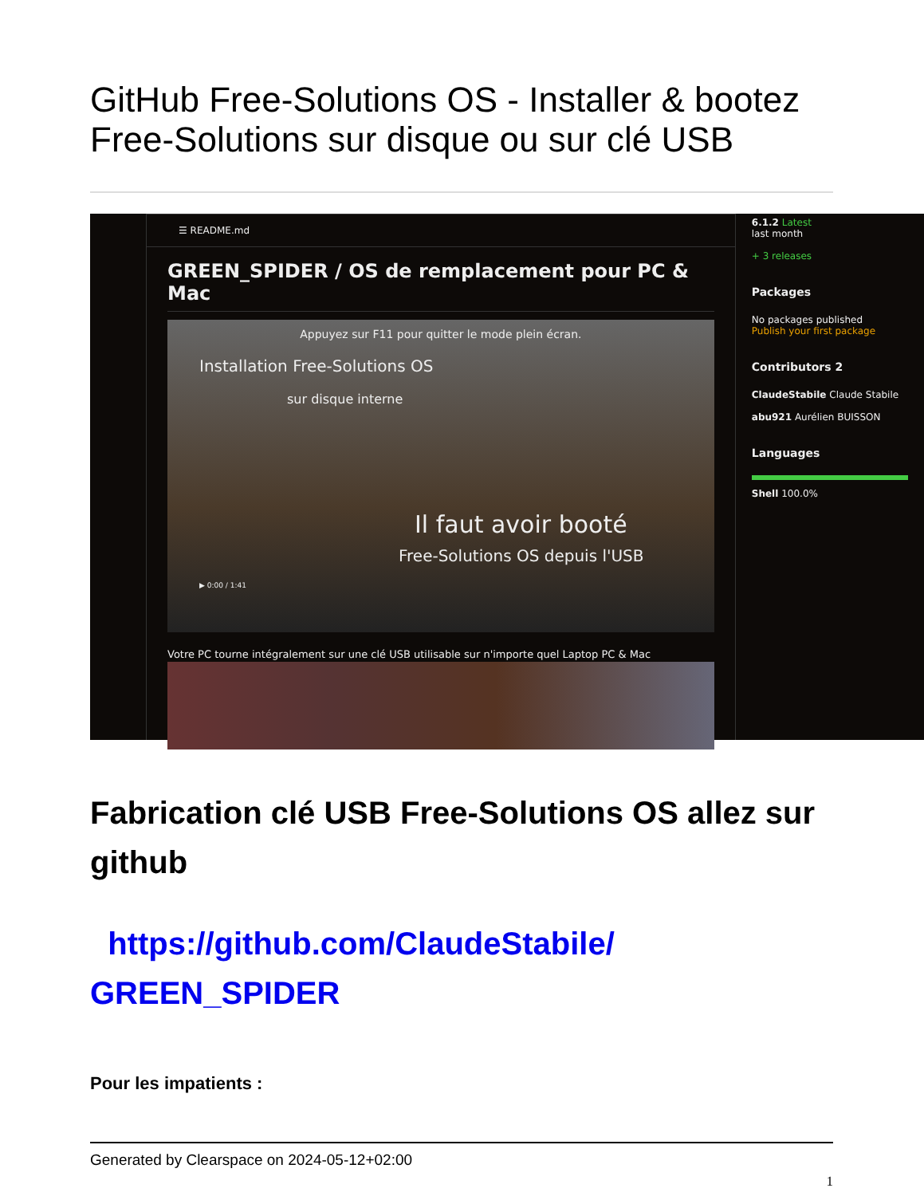GitHub Free-Solutions OS - Installer & bootez Free-Solutions sur disque ou sur clé USB
☰ README.md
GREEN_SPIDER / OS de remplacement pour PC & Mac
Appuyez sur F11 pour quitter le mode plein écran.
Installation Free-Solutions OS
sur disque interne
Il faut avoir booté
Free-Solutions OS depuis l'USB
▶ 0:00 / 1:41
Votre PC tourne intégralement sur une clé USB utilisable sur n'importe quel Laptop PC & Mac
6.1.2 Latest
last month
+ 3 releases
Packages
No packages published
Publish your first package
Contributors 2
ClaudeStabile Claude Stabile
abu921 Aurélien BUISSON
Languages
Shell 100.0%
Fabrication clé USB Free-Solutions OS allez sur github
https://github.com/ClaudeStabile/ GREEN_SPIDER
Pour les impatients :
Generated by Clearspace on 2024-05-12+02:00
1